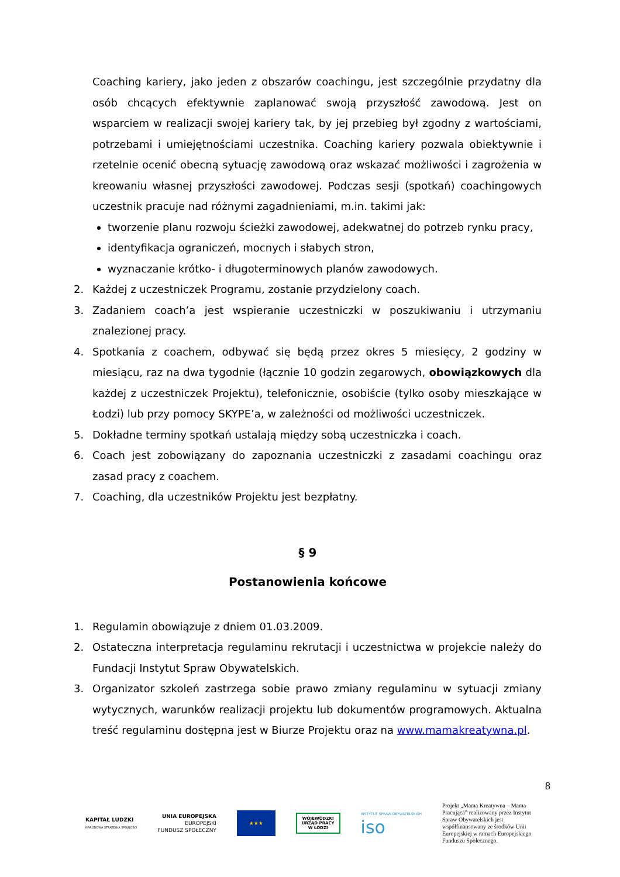Coaching kariery, jako jeden z obszarów coachingu, jest szczególnie przydatny dla osób chcących efektywnie zaplanować swoją przyszłość zawodową. Jest on wsparciem w realizacji swojej kariery tak, by jej przebieg był zgodny z wartościami, potrzebami i umiejętnościami uczestnika. Coaching kariery pozwala obiektywnie i rzetelnie ocenić obecną sytuację zawodową oraz wskazać możliwości i zagrożenia w kreowaniu własnej przyszłości zawodowej. Podczas sesji (spotkań) coachingowych uczestnik pracuje nad różnymi zagadnieniami, m.in. takimi jak:
tworzenie planu rozwoju ścieżki zawodowej, adekwatnej do potrzeb rynku pracy,
identyfikacja ograniczeń, mocnych i słabych stron,
wyznaczanie krótko- i długoterminowych planów zawodowych.
2. Każdej z uczestniczek Programu, zostanie przydzielony coach.
3. Zadaniem coach’a jest wspieranie uczestniczki w poszukiwaniu i utrzymaniu znalezionej pracy.
4. Spotkania z coachem, odbywać się będą przez okres 5 miesięcy, 2 godziny w miesiącu, raz na dwa tygodnie (łącznie 10 godzin zegarowych, obowiązkowych dla każdej z uczestniczek Projektu), telefonicznie, osobiście (tylko osoby mieszkające w Łodzi) lub przy pomocy SKYPE’a, w zależności od możliwości uczestniczek.
5. Dokładne terminy spotkań ustalają między sobą uczestniczka i coach.
6. Coach jest zobowiązany do zapoznania uczestniczki z zasadami coachingu oraz zasad pracy z coachem.
7. Coaching, dla uczestników Projektu jest bezpłatny.
§ 9
Postanowienia końcowe
1. Regulamin obowiązuje z dniem 01.03.2009.
2. Ostateczna interpretacja regulaminu rekrutacji i uczestnictwa w projekcie należy do Fundacji Instytut Spraw Obywatelskich.
3. Organizator szkoleń zastrzega sobie prawo zmiany regulaminu w sytuacji zmiany wytycznych, warunków realizacji projektu lub dokumentów programowych. Aktualna treść regulaminu dostępna jest w Biurze Projektu oraz na www.mamakreatywna.pl.
8
KAPITAŁ LUDZKI
NARODOWA STRATEGIA SPÓJNOŚCI
UNIA EUROPEJSKA
EUROPEJSKI
FUNDUSZ SPOŁECZNY
★★★
WOJEWÓDZKI URZĄD PRACY W ŁODZI
INSTYTUT SPRAW OBYWATELSKICH
iso
Projekt „Mama Kreatywna – Mama Pracująca” realizowany przez Instytut Spraw Obywatelskich jest współfinansowany ze środków Unii Europejskiej w ramach Europejskiego Funduszu Społecznego.